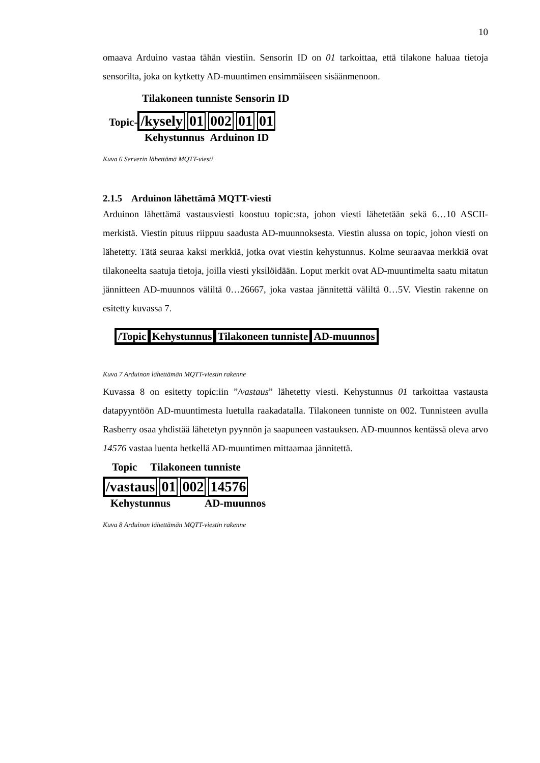10
omaava Arduino vastaa tähän viestiin. Sensorin ID on 01 tarkoittaa, että tilakone haluaa tietoja sensorilta, joka on kytketty AD-muuntimen ensimmäiseen sisäänmenoon.
Tilakoneen tunniste Sensorin ID
Topic-/kysely 01 002 01 01
Kehystunnus Arduinon ID
Kuva 6 Serverin lähettämä MQTT-viesti
2.1.5 Arduinon lähettämä MQTT-viesti
Arduinon lähettämä vastausviesti koostuu topic:sta, johon viesti lähetetään sekä 6…10 ASCII-merkistä. Viestin pituus riippuu saadusta AD-muunnoksesta. Viestin alussa on topic, johon viesti on lähetetty. Tätä seuraa kaksi merkkiä, jotka ovat viestin kehystunnus. Kolme seuraavaa merkkiä ovat tilakoneelta saatuja tietoja, joilla viesti yksilöidään. Loput merkit ovat AD-muuntimelta saatu mitatun jännitteen AD-muunnos väliltä 0…26667, joka vastaa jännitettä väliltä 0…5V. Viestin rakenne on esitetty kuvassa 7.
/Topic Kehystunnus Tilakoneen tunniste AD-muunnos
Kuva 7 Arduinon lähettämän MQTT-viestin rakenne
Kuvassa 8 on esitetty topic:iin ”/vastaus” lähetetty viesti. Kehystunnus 01 tarkoittaa vastausta datapyyntöön AD-muuntimesta luetulla raakadatalla. Tilakoneen tunniste on 002. Tunnisteen avulla Rasberry osaa yhdistää lähetetyn pyynnön ja saapuneen vastauksen. AD-muunnos kentässä oleva arvo 14576 vastaa luenta hetkellä AD-muuntimen mittaamaa jännitettä.
Topic Tilakoneen tunniste
/vastaus 01 002 14576
Kehystunnus AD-muunnos
Kuva 8 Arduinon lähettämän MQTT-viestin rakenne